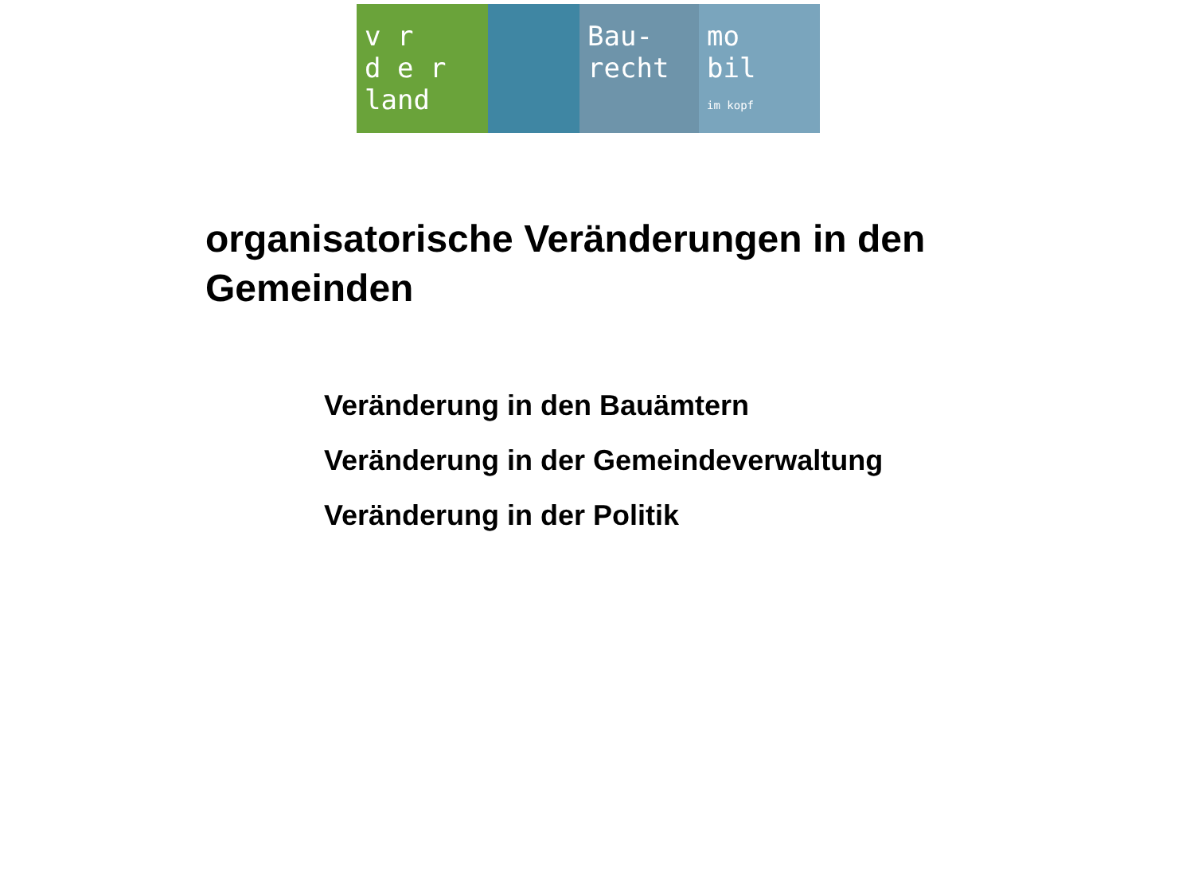v r
d e r
land
Bau-
recht
mo
bil
im kopf
organisatorische Veränderungen in den Gemeinden
Veränderung in den Bauämtern
Veränderung in der Gemeindeverwaltung
Veränderung in der Politik